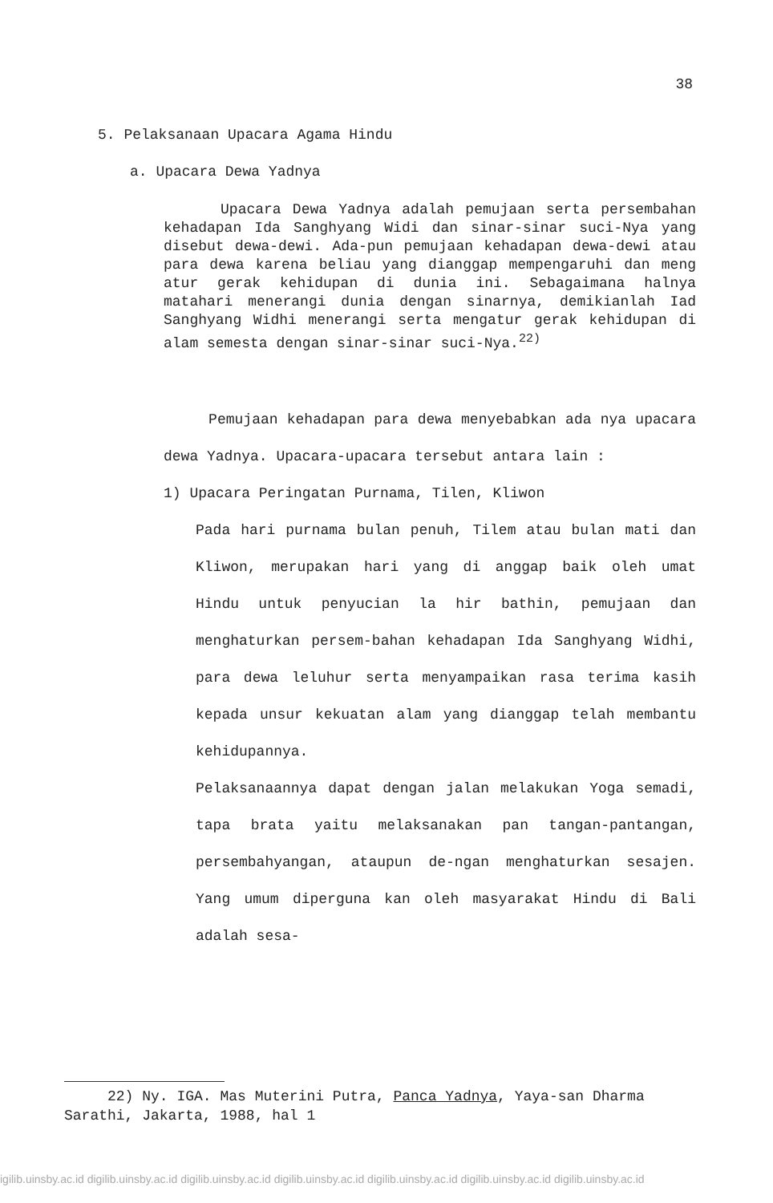38
5. Pelaksanaan Upacara Agama Hindu
a. Upacara Dewa Yadnya
Upacara Dewa Yadnya adalah pemujaan serta persembahan kehadapan Ida Sanghyang Widi dan sinar-sinar suci-Nya yang disebut dewa-dewi. Ada-pun pemujaan kehadapan dewa-dewi atau para dewa karena beliau yang dianggap mempengaruhi dan meng atur gerak kehidupan di dunia ini. Sebagaimana halnya matahari menerangi dunia dengan sinarnya, demikianlah Iad Sanghyang Widhi menerangi serta mengatur gerak kehidupan di alam semesta dengan sinar-sinar suci-Nya.<sup>22)</sup>
Pemujaan kehadapan para dewa menyebabkan ada nya upacara dewa Yadnya. Upacara-upacara tersebut antara lain :
1) Upacara Peringatan Purnama, Tilen, Kliwon
Pada hari purnama bulan penuh, Tilem atau bulan mati dan Kliwon, merupakan hari yang di anggap baik oleh umat Hindu untuk penyucian la hir bathin, pemujaan dan menghaturkan persem-bahan kehadapan Ida Sanghyang Widhi, para dewa leluhur serta menyampaikan rasa terima kasih kepada unsur kekuatan alam yang dianggap telah membantu kehidupannya.
Pelaksanaannya dapat dengan jalan melakukan Yoga semadi, tapa brata yaitu melaksanakan pan tangan-pantangan, persembahyangan, ataupun de-ngan menghaturkan sesajen. Yang umum diperguna kan oleh masyarakat Hindu di Bali adalah sesa-
22) Ny. IGA. Mas Muterini Putra, Panca Yadnya, Yaya-san Dharma Sarathi, Jakarta, 1988, hal 1
igilib.uinsby.ac.id digilib.uinsby.ac.id digilib.uinsby.ac.id digilib.uinsby.ac.id digilib.uinsby.ac.id digilib.uinsby.ac.id digilib.uinsby.ac.id